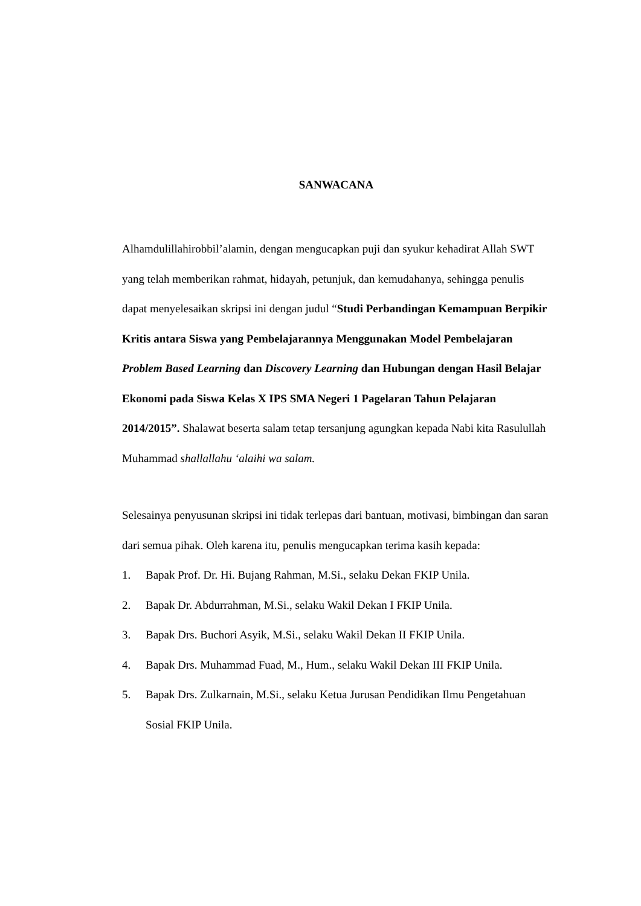SANWACANA
Alhamdulillahirobbil’alamin, dengan mengucapkan puji dan syukur kehadirat Allah SWT yang telah memberikan rahmat, hidayah, petunjuk, dan kemudahanya, sehingga penulis dapat menyelesaikan skripsi ini dengan judul “Studi Perbandingan Kemampuan Berpikir Kritis antara Siswa yang Pembelajarannya Menggunakan Model Pembelajaran Problem Based Learning dan Discovery Learning dan Hubungan dengan Hasil Belajar Ekonomi pada Siswa Kelas X IPS SMA Negeri 1 Pagelaran Tahun Pelajaran 2014/2015”. Shalawat beserta salam tetap tersanjung agungkan kepada Nabi kita Rasulullah Muhammad shallallahu ‘alaihi wa salam.
Selesainya penyusunan skripsi ini tidak terlepas dari bantuan, motivasi, bimbingan dan saran dari semua pihak. Oleh karena itu, penulis mengucapkan terima kasih kepada:
1. Bapak Prof. Dr. Hi. Bujang Rahman, M.Si., selaku Dekan FKIP Unila.
2. Bapak Dr. Abdurrahman, M.Si., selaku Wakil Dekan I FKIP Unila.
3. Bapak Drs. Buchori Asyik, M.Si., selaku Wakil Dekan II FKIP Unila.
4. Bapak Drs. Muhammad Fuad, M., Hum., selaku Wakil Dekan III FKIP Unila.
5. Bapak Drs. Zulkarnain, M.Si., selaku Ketua Jurusan Pendidikan Ilmu Pengetahuan Sosial FKIP Unila.